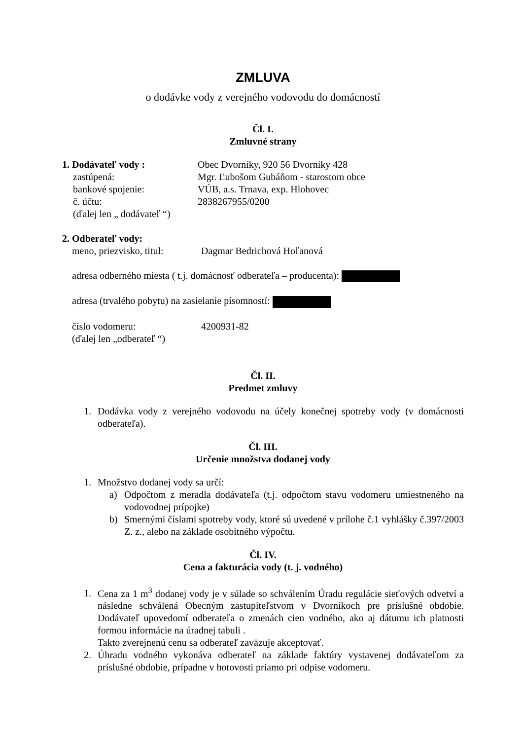ZMLUVA
o dodávke vody z verejného vodovodu do domácností
Čl. I.
Zmluvné strany
1. Dodávateľ vody : Obec Dvorníky, 920 56 Dvorníky 428
zastúpená: Mgr. Ľubošom Gubáňom - starostom obce
bankové spojenie: VÚB, a.s. Trnava, exp. Hlohovec
č. účtu: 2838267955/0200
(ďalej len „ dodávateľ “)
2. Odberateľ vody:
meno, priezvisko, titul:
Dagmar Bedrichová Hoľanová
adresa odberného miesta ( t.j. domácnosť odberateľa – producenta):
adresa (trvalého pobytu) na zasielanie písomností:
číslo vodomeru: 4200931-82
(ďalej len „odberateľ “)
Čl. II.
Predmet zmluvy
1. Dodávka vody z verejného vodovodu na účely konečnej spotreby vody (v domácnosti odberateľa).
Čl. III.
Určenie množstva dodanej vody
1. Množstvo dodanej vody sa určí:
a) Odpočtom z meradla dodávateľa (t.j. odpočtom stavu vodomeru umiestneného na vodovodnej prípojke)
b) Smernými číslami spotreby vody, ktoré sú uvedené v prílohe č.1 vyhlášky č.397/2003 Z. z., alebo na základe osobitného výpočtu.
Čl. IV.
Cena a fakturácia vody (t. j. vodného)
1. Cena za 1 m<sup>3</sup> dodanej vody je v súlade so schválením Úradu regulácie sieťových odvetví a následne schválená Obecným zastupiteľstvom v Dvorníkoch pre príslušné obdobie. Dodávateľ upovedomí odberateľa o zmenách cien vodného, ako aj dátumu ich platnosti formou informácie na úradnej tabuli .
Takto zverejnenú cenu sa odberateľ zaväzuje akceptovať.
2. Úhradu vodného vykonáva odberateľ na základe faktúry vystavenej dodávateľom za príslušné obdobie, prípadne v hotovosti priamo pri odpise vodomeru.